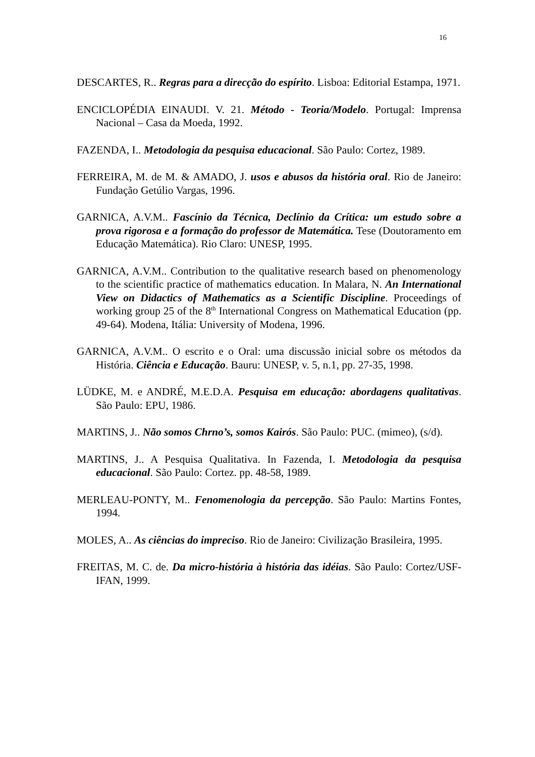16
DESCARTES, R.. Regras para a direcção do espírito. Lisboa: Editorial Estampa, 1971.
ENCICLOPÉDIA EINAUDI. V. 21. Método - Teoria/Modelo. Portugal: Imprensa Nacional – Casa da Moeda, 1992.
FAZENDA, I.. Metodologia da pesquisa educacional. São Paulo: Cortez, 1989.
FERREIRA, M. de M. & AMADO, J. usos e abusos da história oral. Rio de Janeiro: Fundação Getúlio Vargas, 1996.
GARNICA, A.V.M.. Fascínio da Técnica, Declínio da Crítica: um estudo sobre a prova rigorosa e a formação do professor de Matemática. Tese (Doutoramento em Educação Matemática). Rio Claro: UNESP, 1995.
GARNICA, A.V.M.. Contribution to the qualitative research based on phenomenology to the scientific practice of mathematics education. In Malara, N. An International View on Didactics of Mathematics as a Scientific Discipline. Proceedings of working group 25 of the 8<sup>th</sup> International Congress on Mathematical Education (pp. 49-64). Modena, Itália: University of Modena, 1996.
GARNICA, A.V.M.. O escrito e o Oral: uma discussão inicial sobre os métodos da História. Ciência e Educação. Bauru: UNESP, v. 5, n.1, pp. 27-35, 1998.
LÜDKE, M. e ANDRÉ, M.E.D.A. Pesquisa em educação: abordagens qualitativas. São Paulo: EPU, 1986.
MARTINS, J.. Não somos Chrno’s, somos Kairós. São Paulo: PUC. (mimeo), (s/d).
MARTINS, J.. A Pesquisa Qualitativa. In Fazenda, I. Metodologia da pesquisa educacional. São Paulo: Cortez. pp. 48-58, 1989.
MERLEAU-PONTY, M.. Fenomenologia da percepção. São Paulo: Martins Fontes, 1994.
MOLES, A.. As ciências do impreciso. Rio de Janeiro: Civilização Brasileira, 1995.
FREITAS, M. C. de. Da micro-história à história das idéias. São Paulo: Cortez/USF-IFAN, 1999.